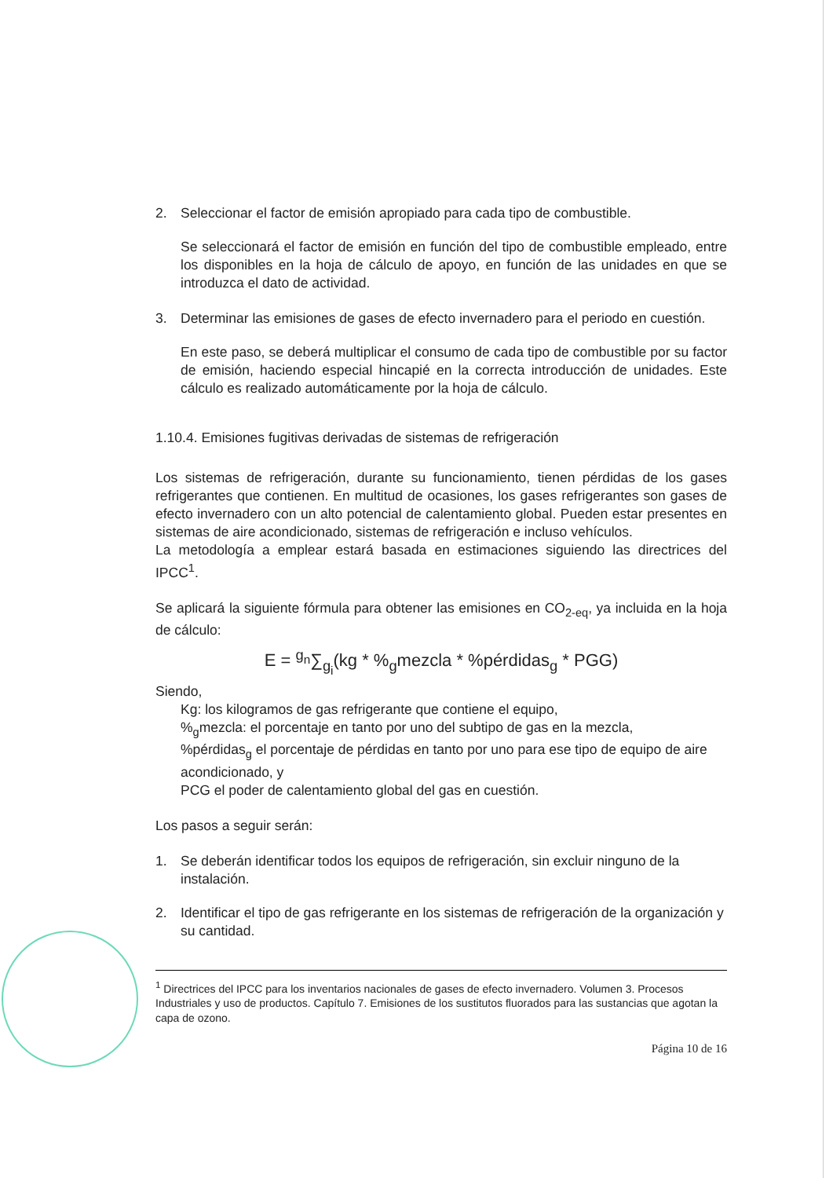2. Seleccionar el factor de emisión apropiado para cada tipo de combustible.
Se seleccionará el factor de emisión en función del tipo de combustible empleado, entre los disponibles en la hoja de cálculo de apoyo, en función de las unidades en que se introduzca el dato de actividad.
3. Determinar las emisiones de gases de efecto invernadero para el periodo en cuestión.
En este paso, se deberá multiplicar el consumo de cada tipo de combustible por su factor de emisión, haciendo especial hincapié en la correcta introducción de unidades. Este cálculo es realizado automáticamente por la hoja de cálculo.
1.10.4. Emisiones fugitivas derivadas de sistemas de refrigeración
Los sistemas de refrigeración, durante su funcionamiento, tienen pérdidas de los gases refrigerantes que contienen. En multitud de ocasiones, los gases refrigerantes son gases de efecto invernadero con un alto potencial de calentamiento global. Pueden estar presentes en sistemas de aire acondicionado, sistemas de refrigeración e incluso vehículos.
La metodología a emplear estará basada en estimaciones siguiendo las directrices del IPCC<sup>1</sup>.
Se aplicará la siguiente fórmula para obtener las emisiones en CO<sub>2-eq</sub>, ya incluida en la hoja de cálculo:
E = <sup>g<sub>n</sub></sup>∑<sub>g<sub>i</sub></sub>(kg * %<sub>g</sub>mezcla * %pérdidas<sub>g</sub> * PGG)
Siendo,
Kg: los kilogramos de gas refrigerante que contiene el equipo,
%<sub>g</sub>mezcla: el porcentaje en tanto por uno del subtipo de gas en la mezcla,
%pérdidas<sub>g</sub> el porcentaje de pérdidas en tanto por uno para ese tipo de equipo de aire acondicionado, y
PCG el poder de calentamiento global del gas en cuestión.
Los pasos a seguir serán:
1. Se deberán identificar todos los equipos de refrigeración, sin excluir ninguno de la instalación.
2. Identificar el tipo de gas refrigerante en los sistemas de refrigeración de la organización y su cantidad.
<sup>1</sup> Directrices del IPCC para los inventarios nacionales de gases de efecto invernadero. Volumen 3. Procesos Industriales y uso de productos. Capítulo 7. Emisiones de los sustitutos fluorados para las sustancias que agotan la capa de ozono.
Página 10 de 16